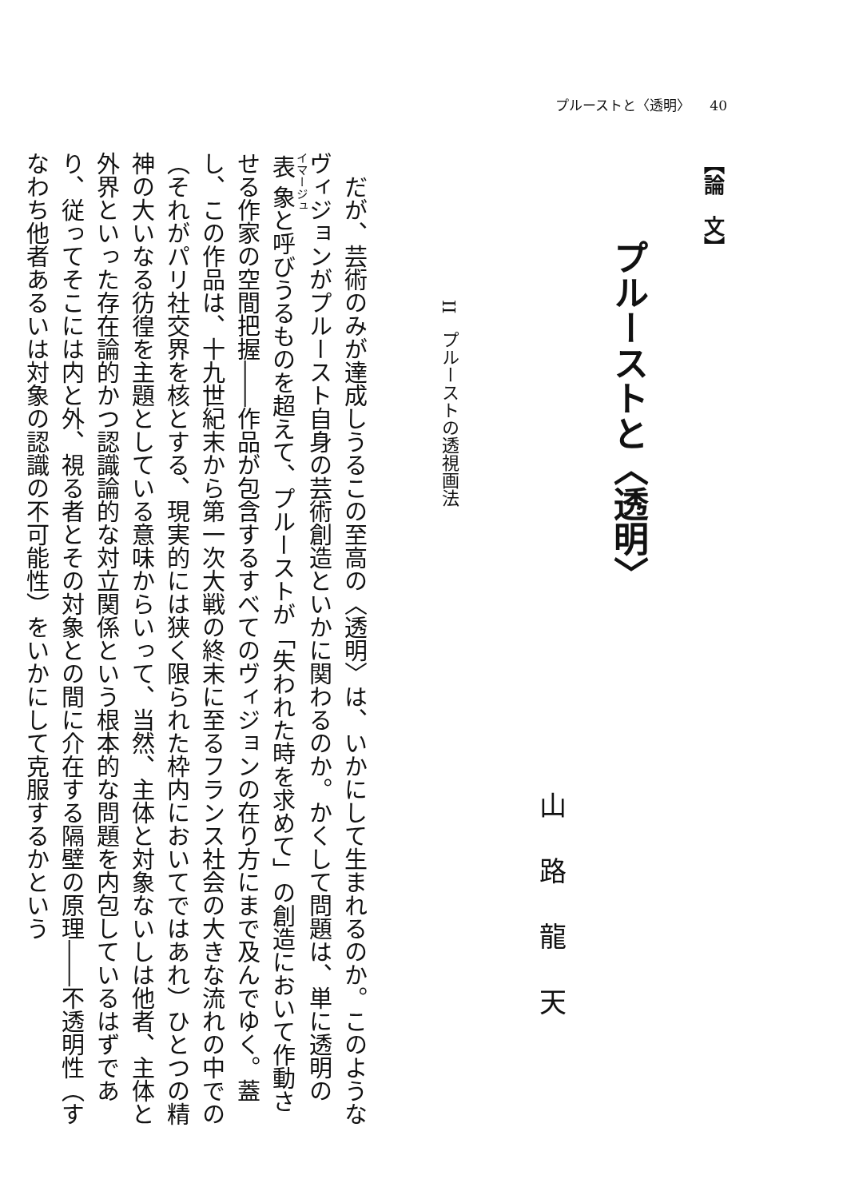プルーストと〈透明〉 40
【論　文】
プルーストと〈透明〉
山路龍天
II　プルーストの透視画法
だが、芸術のみが達成しうるこの至高の〈透明〉は、いかにして生まれるのか。このようなヴィジョンがプルースト自身の芸術創造といかに関わるのか。かくして問題は、単に透明の表象と呼びうるものを超えて、プルーストが「失われた時を求めて」の創造において作動させる作家の空間把握――作品が包含するすべてのヴィジョンの在り方にまで及んでゆく。蓋し、この作品は、十九世紀末から第一次大戦の終末に至るフランス社会の大きな流れの中での（それがパリ社交界を核とする、現実的には狭く限られた枠内においてではあれ）ひとつの精神の大いなる彷徨を主題としている意味からいって、当然、主体と対象ないしは他者、主体と外界といった存在論的かつ認識論的な対立関係という根本的な問題を内包しているはずであり、従ってそこには内と外、視る者とその対象との間に介在する隔壁の原理――不透明性（すなわち他者あるいは対象の認識の不可能性）をいかにして克服するかという